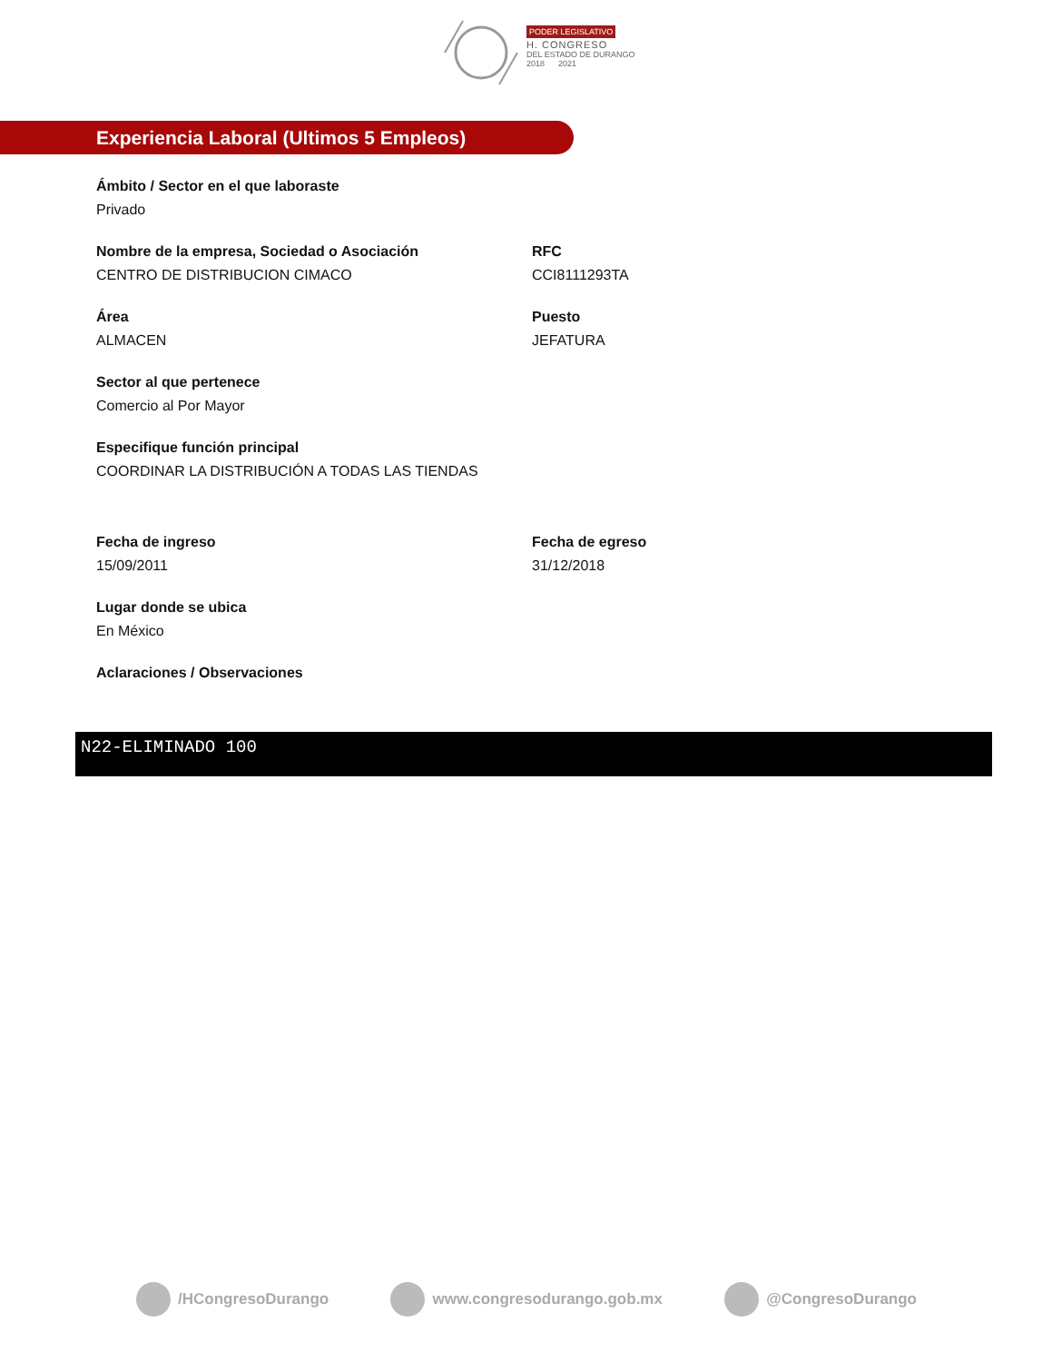PODER LEGISLATIVO
H. CONGRESO
DEL ESTADO DE DURANGO
2018 2021
Experiencia Laboral (Ultimos 5 Empleos)
Ámbito / Sector en el que laboraste
Privado
Nombre de la empresa, Sociedad o Asociación
CENTRO DE DISTRIBUCION CIMACO
RFC
CCI8111293TA
Área
ALMACEN
Puesto
JEFATURA
Sector al que pertenece
Comercio al Por Mayor
Especifique función principal
COORDINAR LA DISTRIBUCIÓN A TODAS LAS TIENDAS
Fecha de ingreso
15/09/2011
Fecha de egreso
31/12/2018
Lugar donde se ubica
En México
Aclaraciones / Observaciones
N22-ELIMINADO 100
/HCongresoDurango www.congresodurango.gob.mx @CongresoDurango